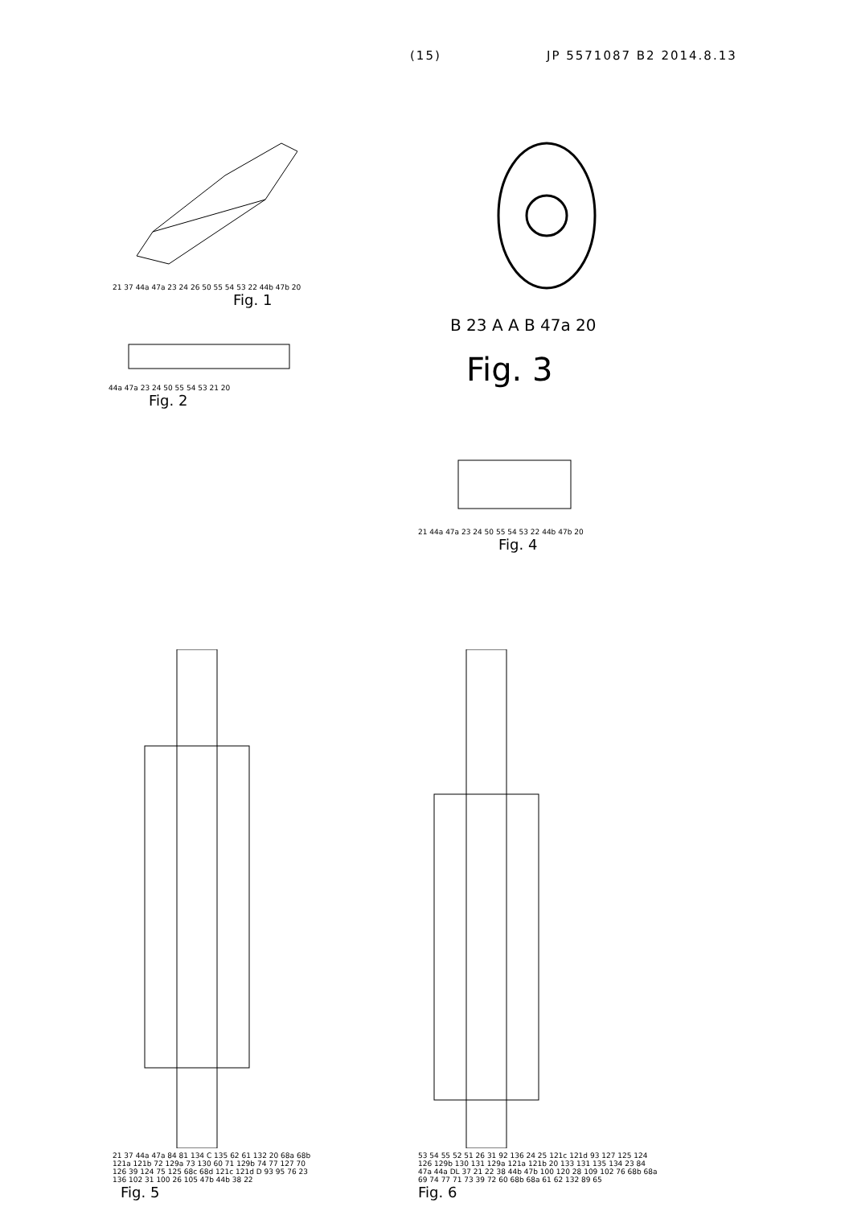(15) JP 5571087 B2 2014.8.13
21 37 44a 47a 23 24 26 50 55 54 53 22 44b 47b 20
Fig. 1
44a 47a 23 24 50 55 54 53 21 20
Fig. 2
B 23 A A B 47a 20
Fig. 3
21 44a 47a 23 24 50 55 54 53 22 44b 47b 20
Fig. 4
21 37 44a 47a 84 81 134 C 135 62 61 132 20 68a 68b 121a 121b 72 129a 73 130 60 71 129b 74 77 127 70 126 39 124 75 125 68c 68d 121c 121d D 93 95 76 23 136 102 31 100 26 105 47b 44b 38 22
Fig. 5
53 54 55 52 51 26 31 92 136 24 25 121c 121d 93 127 125 124 126 129b 130 131 129a 121a 121b 20 133 131 135 134 23 84 47a 44a DL 37 21 22 38 44b 47b 100 120 28 109 102 76 68b 68a 69 74 77 71 73 39 72 60 68b 68a 61 62 132 89 65
Fig. 6